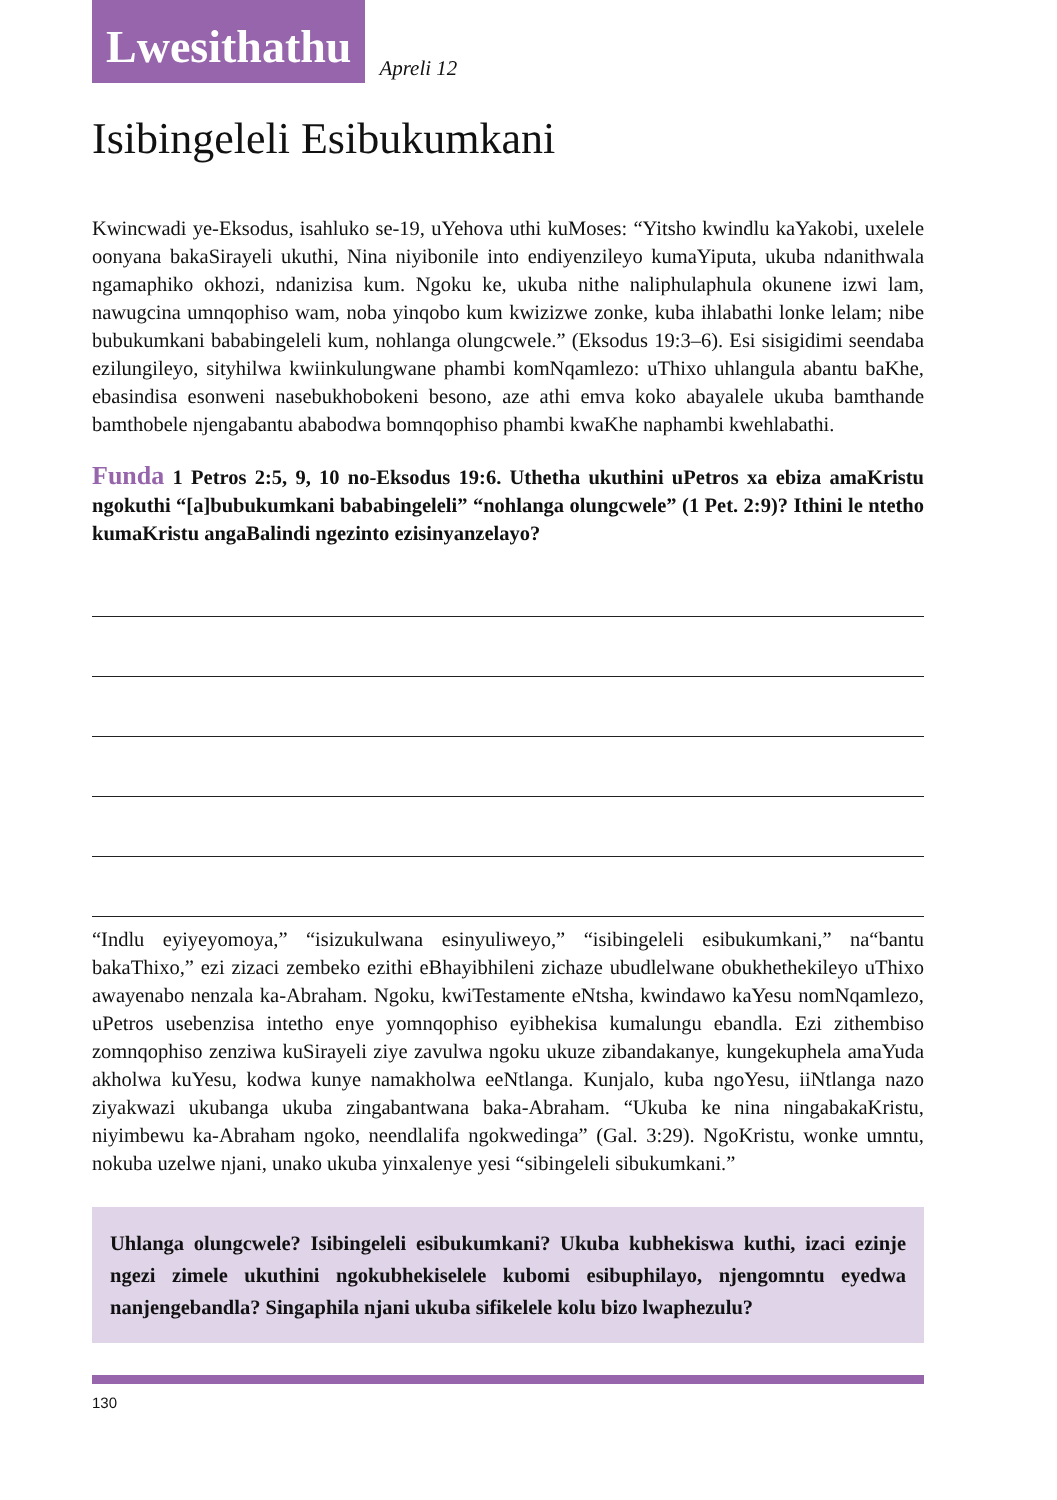Lwesithathu
Apreli 12
Isibingeleli Esibukumkani
Kwincwadi ye-Eksodus, isahluko se-19, uYehova uthi kuMoses: “Yitsho kwindlu kaYakobi, uxelele oonyana bakaSirayeli ukuthi, Nina niyibonile into endiyenzileyo kumaYiputa, ukuba ndanithwala ngamaphiko okhozi, ndanizisa kum. Ngoku ke, ukuba nithe naliphulaphula okunene izwi lam, nawugcina umnqophiso wam, noba yinqobo kum kwizizwe zonke, kuba ihlabathi lonke lelam; nibe bubukumkani bababingeleli kum, nohlanga olungcwele.” (Eksodus 19:3–6). Esi sisigidimi seendaba ezilungileyo, sityhilwa kwiinkulungwane phambi komNqamlezo: uThixo uhlangula abantu baKhe, ebasindisa esonweni nasebukhobokeni besono, aze athi emva koko abayalele ukuba bamthande bamthobele njengabantu ababodwa bomnqophiso phambi kwaKhe naphambi kwehlabathi.
Funda 1 Petros 2:5, 9, 10 no-Eksodus 19:6. Uthetha ukuthini uPetros xa ebiza amaKristu ngokuthi “[a]bubukumkani bababingeleli” “nohlanga olungcwele” (1 Pet. 2:9)? Ithini le ntetho kumaKristu angaBalindi ngezinto ezisinyanzelayo?
“Indlu eyiyeyomoya,” “isizukulwana esinyuliweyo,” “isibingeleli esibukumkani,” na“bantu bakaThixo,” ezi zizaci zembeko ezithi eBhayibhileni zichaze ubudlelwane obukhethekileyo uThixo awayenabo nenzala ka-Abraham. Ngoku, kwiTestamente eNtsha, kwindawo kaYesu nomNqamlezo, uPetros usebenzisa intetho enye yomnqophiso eyibhekisa kumalungu ebandla. Ezi zithembiso zomnqophiso zenziwa kuSirayeli ziye zavulwa ngoku ukuze zibandakanye, kungekuphela amaYuda akholwa kuYesu, kodwa kunye namakholwa eeNtlanga. Kunjalo, kuba ngoYesu, iiNtlanga nazo ziyakwazi ukubanga ukuba zingabantwana baka-Abraham. “Ukuba ke nina ningabakaKristu, niyimbewu ka-Abraham ngoko, neendlalifa ngokwedinga” (Gal. 3:29). NgoKristu, wonke umntu, nokuba uzelwe njani, unako ukuba yinxalenye yesi “sibingeleli sibukumkani.”
Uhlanga olungcwele? Isibingeleli esibukumkani? Ukuba kubhekiswa kuthi, izaci ezinje ngezi zimele ukuthini ngokubhekiselele kubomi esibuphilayo, njengomntu eyedwa nanjengebandla? Singaphila njani ukuba sifikelele kolu bizo lwaphezulu?
130